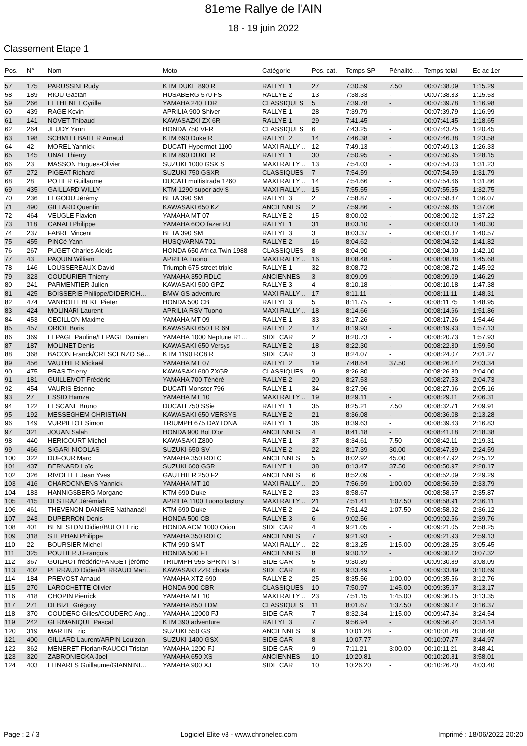81eme Rallye de l'AIN
18 - 19 juin 2022
Classement Etape 1
| Pos. | N° | Nom | Moto | Catégorie | Pos. cat. | Temps SP | Pénalité… | Temps total | Ec ac 1er |
| --- | --- | --- | --- | --- | --- | --- | --- | --- | --- |
| 57 | 175 | PARUSSINI Rudy | KTM DUKE 890 R | RALLYE 1 | 27 | 7:30.59 | 7.50 | 00:07:38.09 | 1:15.29 |
| 58 | 189 | RIOU Gaëtan | HUSABERG 570 FS | RALLYE 2 | 13 | 7:38.33 | - | 00:07:38.33 | 1:15.53 |
| 59 | 266 | LETHENET Cyrille | YAMAHA 240 TDR | CLASSIQUES | 5 | 7:39.78 | - | 00:07:39.78 | 1:16.98 |
| 60 | 439 | RAGE Kevin | APRILIA 900 Shiver | RALLYE 1 | 28 | 7:39.79 | - | 00:07:39.79 | 1:16.99 |
| 61 | 141 | NOVET Thibaud | KAWASAZKI ZX 6R | RALLYE 1 | 29 | 7:41.45 | - | 00:07:41.45 | 1:18.65 |
| 62 | 264 | JEUDY Yann | HONDA 750 VFR | CLASSIQUES | 6 | 7:43.25 | - | 00:07:43.25 | 1:20.45 |
| 63 | 198 | SCHMITT BAILER Arnaud | KTM 690 Duke R | RALLYE 2 | 14 | 7:46.38 | - | 00:07:46.38 | 1:23.58 |
| 64 | 42 | MOREL Yannick | DUCATI Hypermot 1100 | MAXI RALLY… | 12 | 7:49.13 | - | 00:07:49.13 | 1:26.33 |
| 65 | 145 | UNAL Thierry | KTM 890 DUKE R | RALLYE 1 | 30 | 7:50.95 | - | 00:07:50.95 | 1:28.15 |
| 66 | 23 | MASSON Hugues-Olivier | SUZUKI 1000 GSX S | MAXI RALLY… | 13 | 7:54.03 | - | 00:07:54.03 | 1:31.23 |
| 67 | 272 | PIGEAT Richard | SUZUKI 750 GSXR | CLASSIQUES | 7 | 7:54.59 | - | 00:07:54.59 | 1:31.79 |
| 68 | 28 | POTIER Guillaume | DUCATI multistrada 1260 | MAXI RALLY… | 14 | 7:54.66 | - | 00:07:54.66 | 1:31.86 |
| 69 | 435 | GAILLARD WILLY | KTM 1290 super adv S | MAXI RALLY… | 15 | 7:55.55 | - | 00:07:55.55 | 1:32.75 |
| 70 | 236 | LEGODU Jérémy | BETA 390 SM | RALLYE 3 | 2 | 7:58.87 | - | 00:07:58.87 | 1:36.07 |
| 71 | 490 | GILLARD Quentin | KAWASAKI 650 KZ | ANCIENNES | 2 | 7:59.86 | - | 00:07:59.86 | 1:37.06 |
| 72 | 464 | VEUGLE Flavien | YAMAHA MT 07 | RALLYE 2 | 15 | 8:00.02 | - | 00:08:00.02 | 1:37.22 |
| 73 | 118 | CANALI Philippe | YAMAHA 6OO fazer RJ | RALLYE 1 | 31 | 8:03.10 | - | 00:08:03.10 | 1:40.30 |
| 74 | 237 | FABRE Vincent | BETA 390 SM | RALLYE 3 | 3 | 8:03.37 | - | 00:08:03.37 | 1:40.57 |
| 75 | 455 | PINCé Yann | HUSQVARNA 701 | RALLYE 2 | 16 | 8:04.62 | - | 00:08:04.62 | 1:41.82 |
| 76 | 267 | PUGET Charles Alexis | HONDA 650 Africa Twin 1988 | CLASSIQUES | 8 | 8:04.90 | - | 00:08:04.90 | 1:42.10 |
| 77 | 43 | PAQUIN William | APRILIA Tuono | MAXI RALLY… | 16 | 8:08.48 | - | 00:08:08.48 | 1:45.68 |
| 78 | 146 | LOUSSEREAUX David | Triumph 675 street triple | RALLYE 1 | 32 | 8:08.72 | - | 00:08:08.72 | 1:45.92 |
| 79 | 323 | COUDURIER Thierry | YAMAHA 350 RDLC | ANCIENNES | 3 | 8:09.09 | - | 00:08:09.09 | 1:46.29 |
| 80 | 241 | PARMENTIER Julien | KAWASAKI 500 GPZ | RALLYE 3 | 4 | 8:10.18 | - | 00:08:10.18 | 1:47.38 |
| 81 | 425 | BOISSERIE Philippe/DIDERICH… | BMW GS adventure | MAXI RALLY… | 17 | 8:11.11 | - | 00:08:11.11 | 1:48.31 |
| 82 | 474 | VANHOLLEBEKE Pieter | HONDA 500 CB | RALLYE 3 | 5 | 8:11.75 | - | 00:08:11.75 | 1:48.95 |
| 83 | 424 | MOLINARI Laurent | APRILIA RSV Tuono | MAXI RALLY… | 18 | 8:14.66 | - | 00:08:14.66 | 1:51.86 |
| 84 | 453 | CECILLON Maxime | YAMAHA MT 09 | RALLYE 1 | 33 | 8:17.26 | - | 00:08:17.26 | 1:54.46 |
| 85 | 457 | ORIOL Boris | KAWASAKI 650 ER 6N | RALLYE 2 | 17 | 8:19.93 | - | 00:08:19.93 | 1:57.13 |
| 86 | 369 | LEPAGE Pauline/LEPAGE Damien | YAMAHA 1000 Neptune R1… | SIDE CAR | 2 | 8:20.73 | - | 00:08:20.73 | 1:57.93 |
| 87 | 187 | MOLINET Denis | KAWASAKI 650 Versys | RALLYE 2 | 18 | 8:22.30 | - | 00:08:22.30 | 1:59.50 |
| 88 | 368 | BACON Franck/CRESCENZO Sé… | KTM 1190 RC8 R | SIDE CAR | 3 | 8:24.07 | - | 00:08:24.07 | 2:01.27 |
| 89 | 456 | VAUTHIER Mickaël | YAMAHA MT 07 | RALLYE 2 | 19 | 7:48.64 | 37.50 | 00:08:26.14 | 2:03.34 |
| 90 | 475 | PRAS Thierry | KAWASAKI 600 ZXGR | CLASSIQUES | 9 | 8:26.80 | - | 00:08:26.80 | 2:04.00 |
| 91 | 181 | GUILLEMOT Frédéric | YAMAHA 700 Ténéré | RALLYE 2 | 20 | 8:27.53 | - | 00:08:27.53 | 2:04.73 |
| 92 | 454 | VAURIS Etienne | DUCATI Monster 796 | RALLYE 1 | 34 | 8:27.96 | - | 00:08:27.96 | 2:05.16 |
| 93 | 27 | ESSID Hamza | YAMAHA MT 10 | MAXI RALLY… | 19 | 8:29.11 | - | 00:08:29.11 | 2:06.31 |
| 94 | 122 | LESCANE Bruno | DUCATI 750 SSie | RALLYE 1 | 35 | 8:25.21 | 7.50 | 00:08:32.71 | 2:09.91 |
| 95 | 192 | MESSEGHEM CHRISTIAN | KAWASAKI 650 VERSYS | RALLYE 2 | 21 | 8:36.08 | - | 00:08:36.08 | 2:13.28 |
| 96 | 149 | VURPILLOT Simon | TRIUMPH 675 DAYTONA | RALLYE 1 | 36 | 8:39.63 | - | 00:08:39.63 | 2:16.83 |
| 97 | 321 | JOUAN Salah | HONDA 900 Bol D'or | ANCIENNES | 4 | 8:41.18 | - | 00:08:41.18 | 2:18.38 |
| 98 | 440 | HERICOURT Michel | KAWASAKI Z800 | RALLYE 1 | 37 | 8:34.61 | 7.50 | 00:08:42.11 | 2:19.31 |
| 99 | 466 | SIGARI NICOLAS | SUZUKI 650 SV | RALLYE 2 | 22 | 8:17.39 | 30.00 | 00:08:47.39 | 2:24.59 |
| 100 | 322 | DUFOUR Marc | YAMAHA 350 RDLC | ANCIENNES | 5 | 8:02.92 | 45.00 | 00:08:47.92 | 2:25.12 |
| 101 | 437 | BERNARD Loïc | SUZUKI 600 GSR | RALLYE 1 | 38 | 8:13.47 | 37.50 | 00:08:50.97 | 2:28.17 |
| 102 | 326 | RIVOLLET Jean Yves | GAUTHIER 250 F2 | ANCIENNES | 6 | 8:52.09 | - | 00:08:52.09 | 2:29.29 |
| 103 | 416 | CHARDONNENS Yannick | YAMAHA MT 10 | MAXI RALLY… | 20 | 7:56.59 | 1:00.00 | 00:08:56.59 | 2:33.79 |
| 104 | 183 | HANNIGSBERG Morgane | KTM 690 Duke | RALLYE 2 | 23 | 8:58.67 | - | 00:08:58.67 | 2:35.87 |
| 105 | 415 | DESTRAZ Jérémiah | APRILIA 1100 Tuono factory | MAXI RALLY… | 21 | 7:51.41 | 1:07.50 | 00:08:58.91 | 2:36.11 |
| 106 | 461 | THEVENON-DANIERE Nathanaël | KTM 690 Duke | RALLYE 2 | 24 | 7:51.42 | 1:07.50 | 00:08:58.92 | 2:36.12 |
| 107 | 243 | DUPERRON Denis | HONDA 500 CB | RALLYE 3 | 6 | 9:02.56 | - | 00:09:02.56 | 2:39.76 |
| 108 | 401 | BENESTON Didier/BULOT Eric | HONDA ACM 1000 Orion | SIDE CAR | 4 | 9:21.05 | - | 00:09:21.05 | 2:58.25 |
| 109 | 318 | STEPHAN Philippe | YAMAHA 350 RDLC | ANCIENNES | 7 | 9:21.93 | - | 00:09:21.93 | 2:59.13 |
| 110 | 22 | BOURSIER Michel | KTM 990 SMT | MAXI RALLY… | 22 | 8:13.25 | 1:15.00 | 00:09:28.25 | 3:05.45 |
| 111 | 325 | POUTIER J.François | HONDA 500 FT | ANCIENNES | 8 | 9:30.12 | - | 00:09:30.12 | 3:07.32 |
| 112 | 367 | GUILHOT frédéric/FANGET jérôme | TRIUMPH 955 SPRINT ST | SIDE CAR | 5 | 9:30.89 | - | 00:09:30.89 | 3:08.09 |
| 113 | 402 | PERRAUD Didier/PERRAUD Mari… | KAWASAKI ZZR choda | SIDE CAR | 6 | 9:33.49 | - | 00:09:33.49 | 3:10.69 |
| 114 | 184 | PREVOST Arnaud | YAMAHA XTZ 690 | RALLYE 2 | 25 | 8:35.56 | 1:00.00 | 00:09:35.56 | 3:12.76 |
| 115 | 270 | LAROCHETTE Olivier | HONDA 900 CBR | CLASSIQUES | 10 | 7:50.97 | 1:45.00 | 00:09:35.97 | 3:13.17 |
| 116 | 418 | CHOPIN Pierrick | YAMAHA MT 10 | MAXI RALLY… | 23 | 7:51.15 | 1:45.00 | 00:09:36.15 | 3:13.35 |
| 117 | 271 | DEBIZE Grégory | YAMAHA 850 TDM | CLASSIQUES | 11 | 8:01.67 | 1:37.50 | 00:09:39.17 | 3:16.37 |
| 118 | 370 | COUDERC Gilles/COUDERC Ang… | YAMAHA 12000 FJ | SIDE CAR | 7 | 8:32.34 | 1:15.00 | 00:09:47.34 | 3:24.54 |
| 119 | 242 | GERMANIQUE Pascal | KTM 390 adventure | RALLYE 3 | 7 | 9:56.94 | - | 00:09:56.94 | 3:34.14 |
| 120 | 319 | MARTIN Eric | SUZUKI 550 GS | ANCIENNES | 9 | 10:01.28 | - | 00:10:01.28 | 3:38.48 |
| 121 | 400 | GILLARD Laurent/ARPIN Louizon | SUZUKI 1400 GSX | SIDE CAR | 8 | 10:07.77 | - | 00:10:07.77 | 3:44.97 |
| 122 | 362 | MENERET Florian/RAUCCI Tristan | YAMAHA 1200 FJ | SIDE CAR | 9 | 7:11.21 | 3:00.00 | 00:10:11.21 | 3:48.41 |
| 123 | 320 | ZABRONIECKA Joel | YAMAHA 650 XS | ANCIENNES | 10 | 10:20.81 | - | 00:10:20.81 | 3:58.01 |
| 124 | 403 | LLINARES Guillaume/GIANNINI… | YAMAHA 900 XJ | SIDE CAR | 10 | 10:26.20 | - | 00:10:26.20 | 4:03.40 |
Page : 2 / 3 Logiciel Elite v3 - www.chronelec.com Imprimé : 18/06/2022 20:20